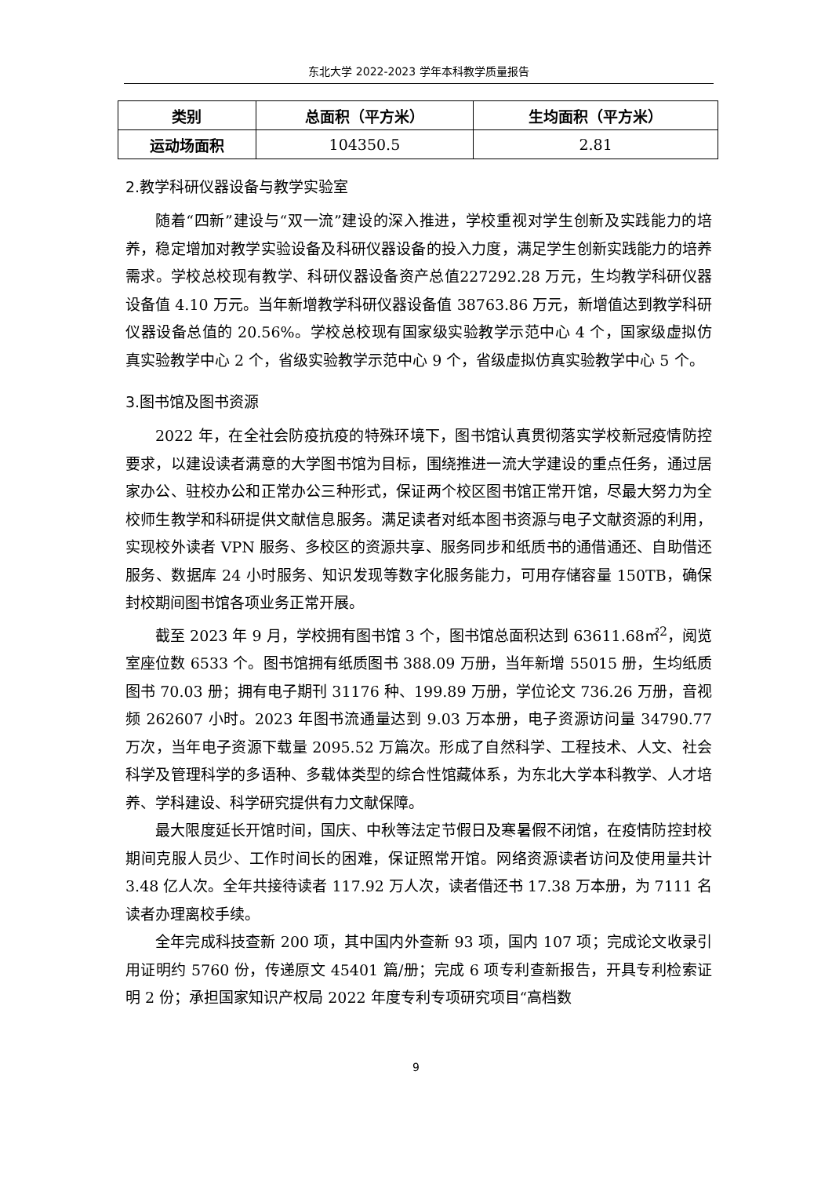东北大学 2022-2023 学年本科教学质量报告
| 类别 | 总面积（平方米） | 生均面积（平方米） |
| --- | --- | --- |
| 运动场面积 | 104350.5 | 2.81 |
2.教学科研仪器设备与教学实验室
随着“四新”建设与“双一流”建设的深入推进，学校重视对学生创新及实践能力的培养，稳定增加对教学实验设备及科研仪器设备的投入力度，满足学生创新实践能力的培养需求。学校总校现有教学、科研仪器设备资产总值227292.28 万元，生均教学科研仪器设备值 4.10 万元。当年新增教学科研仪器设备值 38763.86 万元，新增值达到教学科研仪器设备总值的 20.56%。学校总校现有国家级实验教学示范中心 4 个，国家级虚拟仿真实验教学中心 2 个，省级实验教学示范中心 9 个，省级虚拟仿真实验教学中心 5 个。
3.图书馆及图书资源
2022 年，在全社会防疫抗疫的特殊环境下，图书馆认真贯彻落实学校新冠疫情防控要求，以建设读者满意的大学图书馆为目标，围绕推进一流大学建设的重点任务，通过居家办公、驻校办公和正常办公三种形式，保证两个校区图书馆正常开馆，尽最大努力为全校师生教学和科研提供文献信息服务。满足读者对纸本图书资源与电子文献资源的利用，实现校外读者 VPN 服务、多校区的资源共享、服务同步和纸质书的通借通还、自助借还服务、数据库 24 小时服务、知识发现等数字化服务能力，可用存储容量 150TB，确保封校期间图书馆各项业务正常开展。
截至 2023 年 9 月，学校拥有图书馆 3 个，图书馆总面积达到 63611.68㎡<sup>2</sup>，阅览室座位数 6533 个。图书馆拥有纸质图书 388.09 万册，当年新增 55015 册，生均纸质图书 70.03 册；拥有电子期刊 31176 种、199.89 万册，学位论文 736.26 万册，音视频 262607 小时。2023 年图书流通量达到 9.03 万本册，电子资源访问量 34790.77 万次，当年电子资源下载量 2095.52 万篇次。形成了自然科学、工程技术、人文、社会科学及管理科学的多语种、多载体类型的综合性馆藏体系，为东北大学本科教学、人才培养、学科建设、科学研究提供有力文献保障。
最大限度延长开馆时间，国庆、中秋等法定节假日及寒暑假不闭馆，在疫情防控封校期间克服人员少、工作时间长的困难，保证照常开馆。网络资源读者访问及使用量共计 3.48 亿人次。全年共接待读者 117.92 万人次，读者借还书 17.38 万本册，为 7111 名读者办理离校手续。
全年完成科技查新 200 项，其中国内外查新 93 项，国内 107 项；完成论文收录引用证明约 5760 份，传递原文 45401 篇/册；完成 6 项专利查新报告，开具专利检索证明 2 份；承担国家知识产权局 2022 年度专利专项研究项目“高档数
9